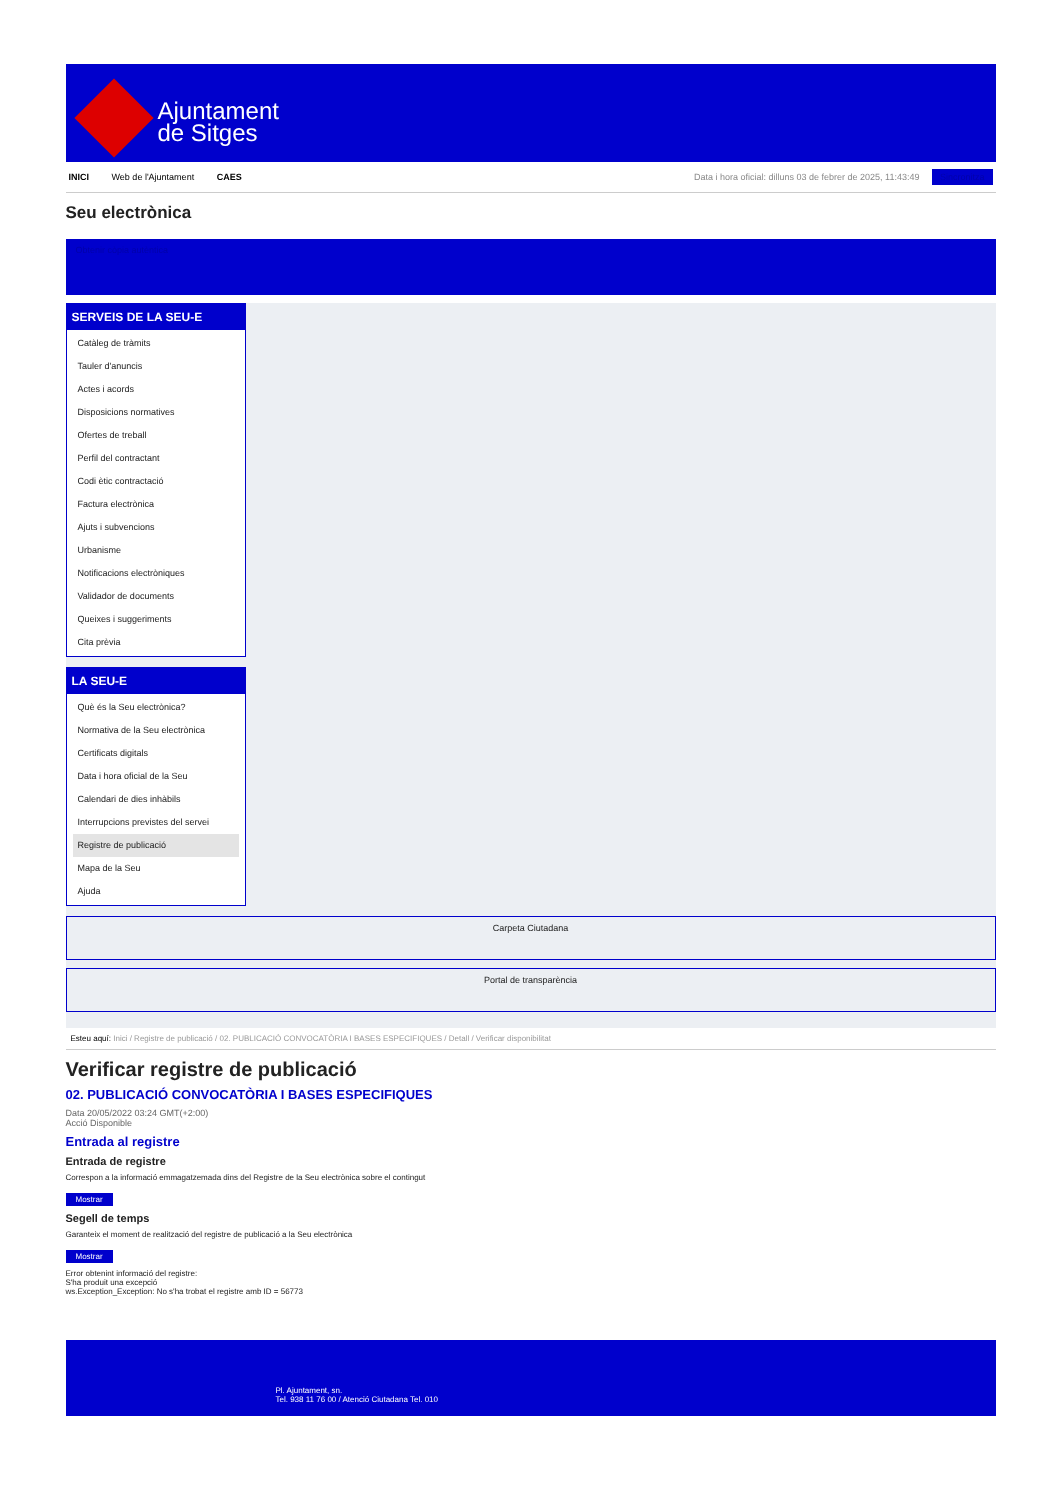Ajuntament
de Sitges
INICI Web de l'Ajuntament CAES
Data i hora oficial: dilluns 03 de febrer de 2025, 11:43:49 Sincronitza
Seu electrònica
Obtenir còpia autèntica
SERVEIS DE LA SEU-E
Catàleg de tràmits
Tauler d'anuncis
Actes i acords
Disposicions normatives
Ofertes de treball
Perfil del contractant
Codi ètic contractació
Factura electrònica
Ajuts i subvencions
Urbanisme
Notificacions electròniques
Validador de documents
Queixes i suggeriments
Cita prèvia
LA SEU-E
Què és la Seu electrònica?
Normativa de la Seu electrònica
Certificats digitals
Data i hora oficial de la Seu
Calendari de dies inhàbils
Interrupcions previstes del servei
Registre de publicació
Mapa de la Seu
Ajuda
Carpeta Ciutadana
Portal de transparència
Esteu aquí: Inici / Registre de publicació / 02. PUBLICACIÓ CONVOCATÒRIA I BASES ESPECIFIQUES / Detall / Verificar disponibilitat
Verificar registre de publicació
02. PUBLICACIÓ CONVOCATÒRIA I BASES ESPECIFIQUES
Data 20/05/2022 03:24 GMT(+2:00)
Acció Disponible
Entrada al registre
Entrada de registre
Correspon a la informació emmagatzemada dins del Registre de la Seu electrònica sobre el contingut
Mostrar
Segell de temps
Garanteix el moment de realització del registre de publicació a la Seu electrònica
Mostrar
Error obtenint informació del registre:
S'ha produit una excepció
ws.Exception_Exception: No s'ha trobat el registre amb ID = 56773
Pl. Ajuntament, sn.
Tel. 938 11 76 00 / Atenció Ciutadana Tel. 010